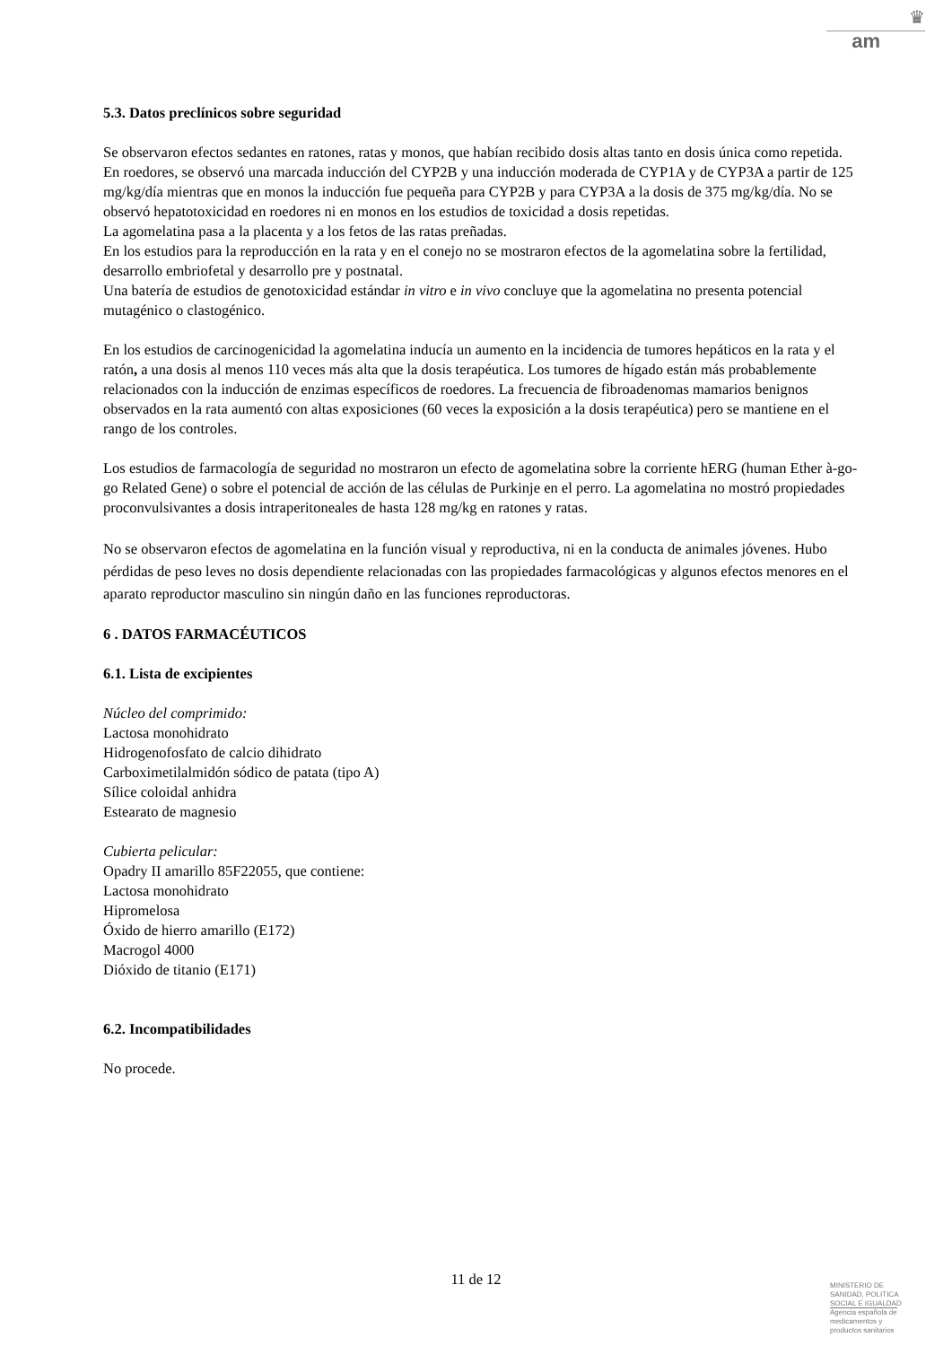♛
am
5.3. Datos preclínicos sobre seguridad
Se observaron efectos sedantes en ratones, ratas y monos, que habían recibido dosis altas tanto en dosis única como repetida.
En roedores, se observó una marcada inducción del CYP2B y una inducción moderada de CYP1A y de CYP3A a partir de 125 mg/kg/día mientras que en monos la inducción fue pequeña para CYP2B y para CYP3A a la dosis de 375 mg/kg/día. No se observó hepatotoxicidad en roedores ni en monos en los estudios de toxicidad a dosis repetidas.
La agomelatina pasa a la placenta y a los fetos de las ratas preñadas.
En los estudios para la reproducción en la rata y en el conejo no se mostraron efectos de la agomelatina sobre la fertilidad, desarrollo embriofetal y desarrollo pre y postnatal.
Una batería de estudios de genotoxicidad estándar in vitro e in vivo concluye que la agomelatina no presenta potencial mutagénico o clastogénico.
En los estudios de carcinogenicidad la agomelatina inducía un aumento en la incidencia de tumores hepáticos en la rata y el ratón, a una dosis al menos 110 veces más alta que la dosis terapéutica. Los tumores de hígado están más probablemente relacionados con la inducción de enzimas específicos de roedores. La frecuencia de fibroadenomas mamarios benignos observados en la rata aumentó con altas exposiciones (60 veces la exposición a la dosis terapéutica) pero se mantiene en el rango de los controles.
Los estudios de farmacología de seguridad no mostraron un efecto de agomelatina sobre la corriente hERG (human Ether à-go-go Related Gene) o sobre el potencial de acción de las células de Purkinje en el perro. La agomelatina no mostró propiedades proconvulsivantes a dosis intraperitoneales de hasta 128 mg/kg en ratones y ratas.
No se observaron efectos de agomelatina en la función visual y reproductiva, ni en la conducta de animales jóvenes. Hubo pérdidas de peso leves no dosis dependiente relacionadas con las propiedades farmacológicas y algunos efectos menores en el aparato reproductor masculino sin ningún daño en las funciones reproductoras.
6 . DATOS FARMACÉUTICOS
6.1. Lista de excipientes
Núcleo del comprimido:
Lactosa monohidrato
Hidrogenofosfato de calcio dihidrato
Carboximetilalmidón sódico de patata (tipo A)
Sílice coloidal anhidra
Estearato de magnesio
Cubierta pelicular:
Opadry II amarillo 85F22055, que contiene:
Lactosa monohidrato
Hipromelosa
Óxido de hierro amarillo (E172)
Macrogol 4000
Dióxido de titanio (E171)
6.2. Incompatibilidades
No procede.
11 de 12
MINISTERIO DE
SANIDAD, POLITICA
SOCIAL E IGUALDAD
Agencia española de
medicamentos y
productos sanitarios